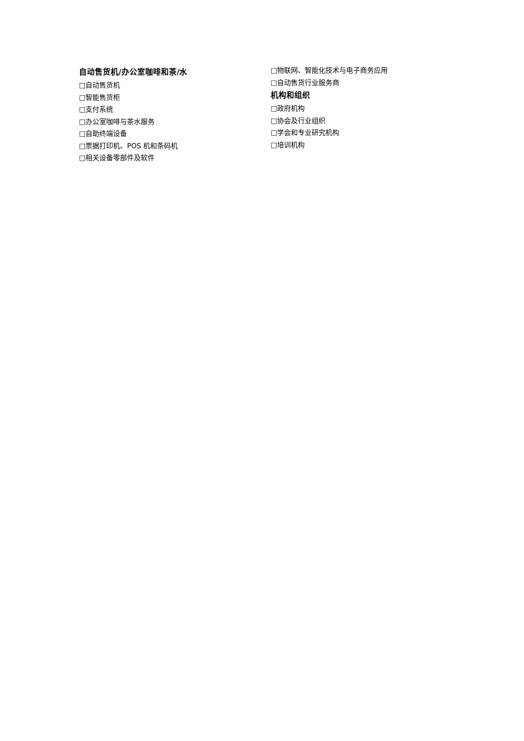自动售货机/办公室咖啡和茶/水
□自动售货机
□智能售货柜
□支付系统
□办公室咖啡与茶水服务
□自助终端设备
□票据打印机、POS 机和条码机
□相关设备零部件及软件
□物联网、智能化技术与电子商务应用
□自动售货行业服务商
机构和组织
□政府机构
□协会及行业组织
□学会和专业研究机构
□培训机构